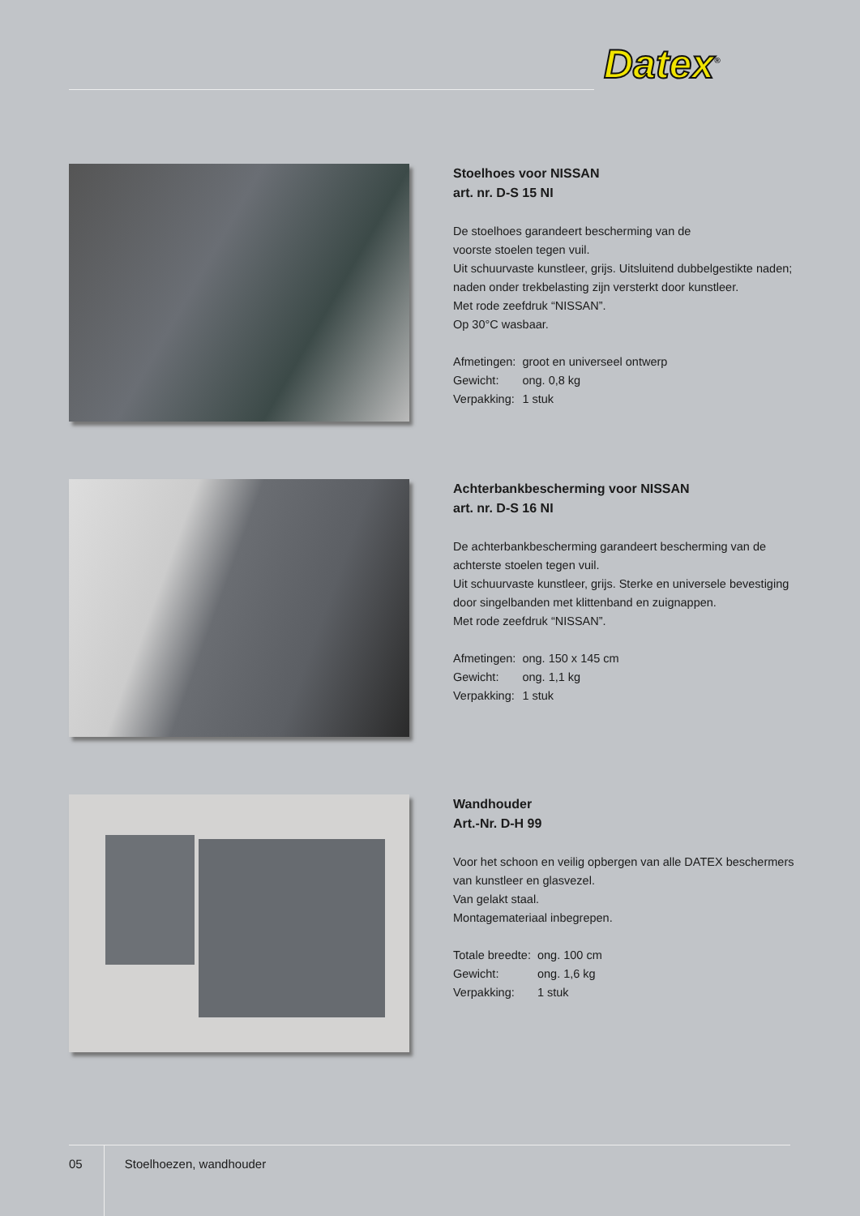Datex<sup>®</sup>
Stoelhoes voor NISSAN
art. nr. D-S 15 NI
De stoelhoes garandeert bescherming van de
voorste stoelen tegen vuil.
Uit schuurvaste kunstleer, grijs. Uitsluitend dubbelgestikte naden;
naden onder trekbelasting zijn versterkt door kunstleer.
Met rode zeefdruk “NISSAN”.
Op 30°C wasbaar.
| Afmetingen: | groot en universeel ontwerp |
| Gewicht: | ong. 0,8 kg |
| Verpakking: | 1 stuk |
Achterbankbescherming voor NISSAN
art. nr. D-S 16 NI
De achterbankbescherming garandeert bescherming van de
achterste stoelen tegen vuil.
Uit schuurvaste kunstleer, grijs. Sterke en universele bevestiging
door singelbanden met klittenband en zuignappen.
Met rode zeefdruk “NISSAN”.
| Afmetingen: | ong. 150 x 145 cm |
| Gewicht: | ong. 1,1 kg |
| Verpakking: | 1 stuk |
Wandhouder
Art.-Nr. D-H 99
Voor het schoon en veilig opbergen van alle DATEX beschermers
van kunstleer en glasvezel.
Van gelakt staal.
Montagemateriaal inbegrepen.
| Totale breedte: | ong. 100 cm |
| Gewicht: | ong. 1,6 kg |
| Verpakking: | 1 stuk |
05 Stoelhoezen, wandhouder